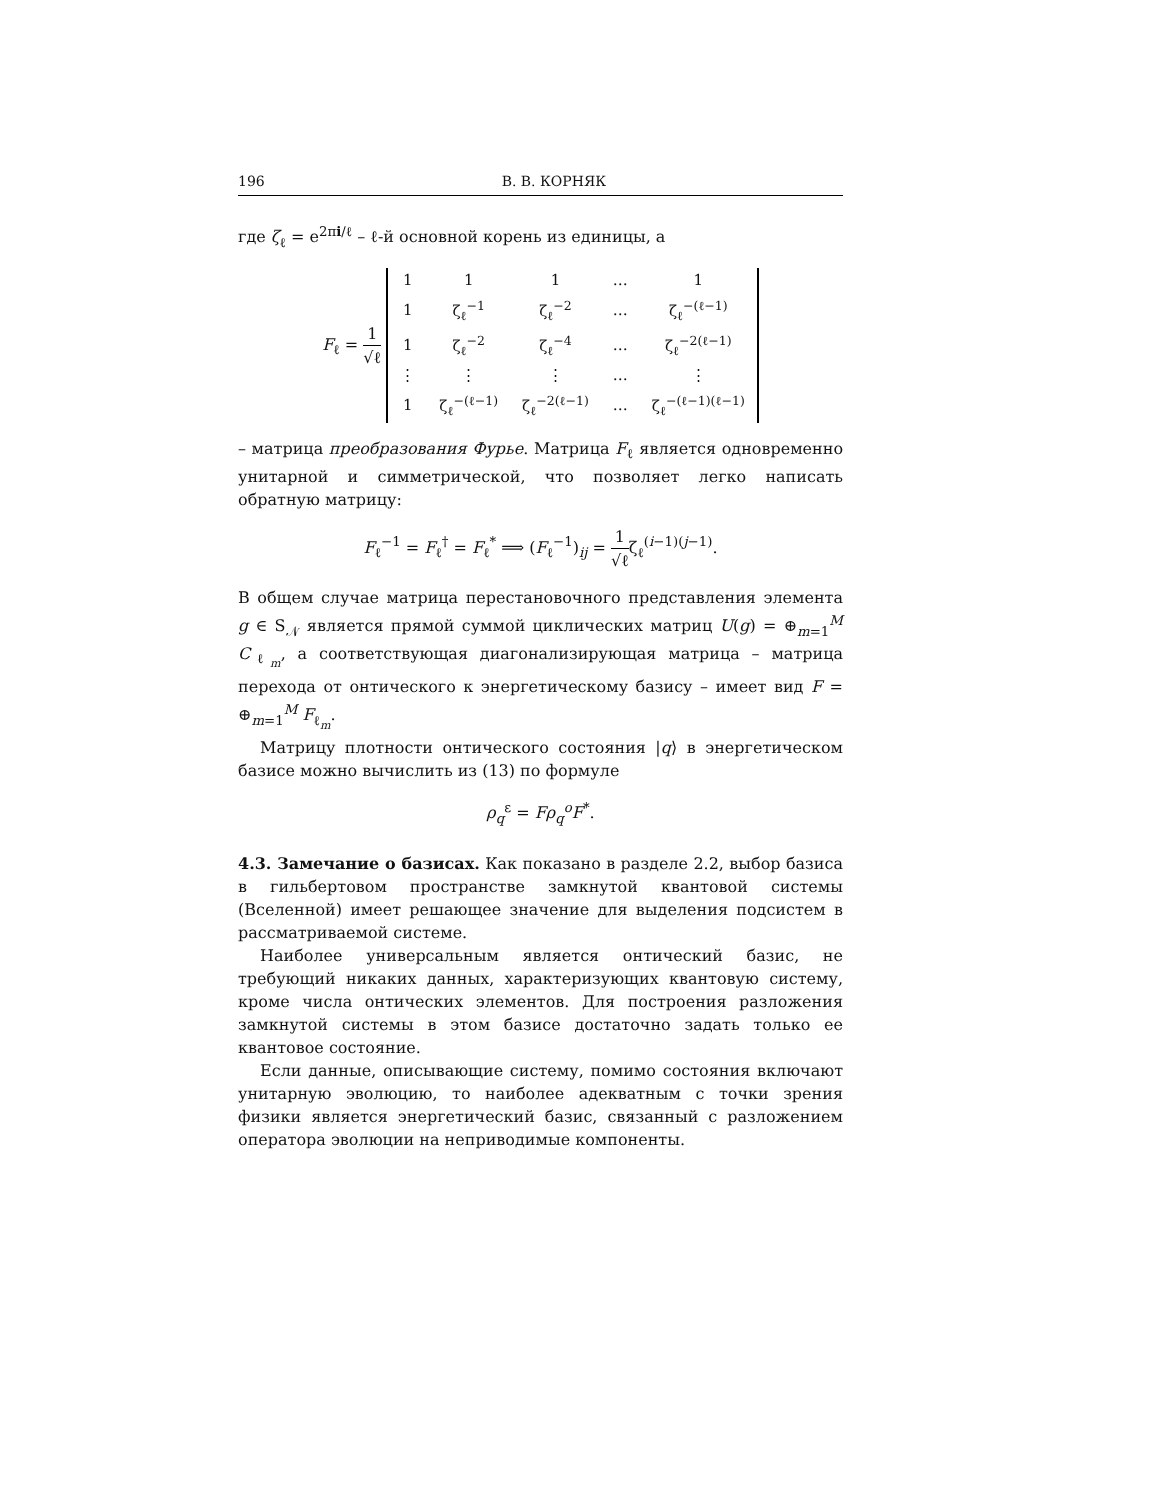196 В. В. КОРНЯК
где ζ<sub>ℓ</sub> = e<sup>2πi/ℓ</sup> – ℓ-й основной корень из единицы, а
F<sub>ℓ</sub> = 1 √ℓ
| 1 | 1 | 1 | … | 1 |
| 1 | ζ<sub>ℓ</sub><sup>−1</sup> | ζ<sub>ℓ</sub><sup>−2</sup> | … | ζ<sub>ℓ</sub><sup>−(ℓ−1)</sup> |
| 1 | ζ<sub>ℓ</sub><sup>−2</sup> | ζ<sub>ℓ</sub><sup>−4</sup> | … | ζ<sub>ℓ</sub><sup>−2(ℓ−1)</sup> |
| ⋮ | ⋮ | ⋮ | … | ⋮ |
| 1 | ζ<sub>ℓ</sub><sup>−(ℓ−1)</sup> | ζ<sub>ℓ</sub><sup>−2(ℓ−1)</sup> | … | ζ<sub>ℓ</sub><sup>−(ℓ−1)(ℓ−1)</sup> |
– матрица преобразования Фурье. Матрица F<sub>ℓ</sub> является одновременно унитарной и симметрической, что позволяет легко написать обратную матрицу:
F<sub>ℓ</sub><sup>−1</sup> = F<sub>ℓ</sub><sup>†</sup> = F<sub>ℓ</sub><sup>*</sup> ⟹ (F<sub>ℓ</sub><sup>−1</sup>)<sub>ij</sub> = 1 √ℓζ<sub>ℓ</sub><sup>(i−1)(j−1)</sup>.
В общем случае матрица перестановочного представления элемента g ∈ S<sub>𝒩</sub> является прямой суммой циклических матриц U(g) = ⊕<sub>m=1</sub><sup>M</sup> C<sub>ℓ<sub>m</sub></sub>, а соответствующая диагонализирующая матрица – матрица перехода от онтического к энергетическому базису – имеет вид F = ⊕<sub>m=1</sub><sup>M</sup> F<sub>ℓ<sub>m</sub></sub>.
Матрицу плотности онтического состояния |q⟩ в энергетическом базисе можно вычислить из (13) по формуле
ρ<sub>q</sub><sup>ε</sup> = Fρ<sub>q</sub><sup>o</sup>F<sup>*</sup>.
4.3. Замечание о базисах. Как показано в разделе 2.2, выбор базиса в гильбертовом пространстве замкнутой квантовой системы (Вселенной) имеет решающее значение для выделения подсистем в рассматриваемой системе.
Наиболее универсальным является онтический базис, не требующий никаких данных, характеризующих квантовую систему, кроме числа онтических элементов. Для построения разложения замкнутой системы в этом базисе достаточно задать только ее квантовое состояние.
Если данные, описывающие систему, помимо состояния включают унитарную эволюцию, то наиболее адекватным с точки зрения физики является энергетический базис, связанный с разложением оператора эволюции на неприводимые компоненты.